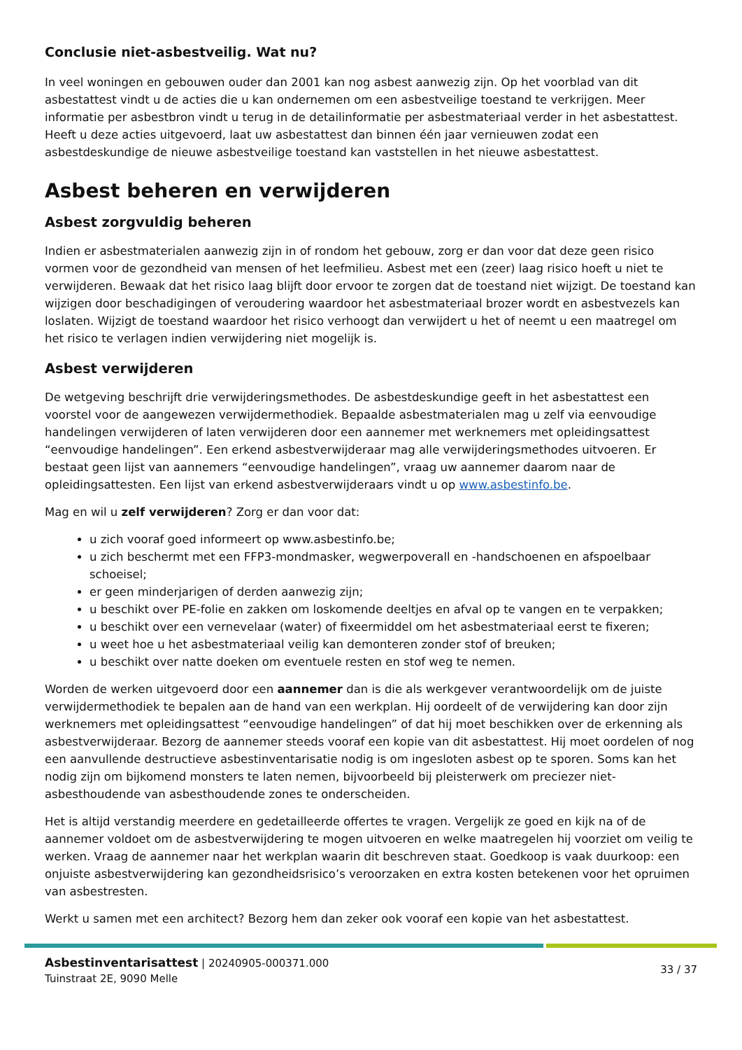Conclusie niet-asbestveilig. Wat nu?
In veel woningen en gebouwen ouder dan 2001 kan nog asbest aanwezig zijn. Op het voorblad van dit asbestattest vindt u de acties die u kan ondernemen om een asbestveilige toestand te verkrijgen. Meer informatie per asbestbron vindt u terug in de detailinformatie per asbestmateriaal verder in het asbestattest. Heeft u deze acties uitgevoerd, laat uw asbestattest dan binnen één jaar vernieuwen zodat een asbestdeskundige de nieuwe asbestveilige toestand kan vaststellen in het nieuwe asbestattest.
Asbest beheren en verwijderen
Asbest zorgvuldig beheren
Indien er asbestmaterialen aanwezig zijn in of rondom het gebouw, zorg er dan voor dat deze geen risico vormen voor de gezondheid van mensen of het leefmilieu. Asbest met een (zeer) laag risico hoeft u niet te verwijderen. Bewaak dat het risico laag blijft door ervoor te zorgen dat de toestand niet wijzigt. De toestand kan wijzigen door beschadigingen of veroudering waardoor het asbestmateriaal brozer wordt en asbestvezels kan loslaten. Wijzigt de toestand waardoor het risico verhoogt dan verwijdert u het of neemt u een maatregel om het risico te verlagen indien verwijdering niet mogelijk is.
Asbest verwijderen
De wetgeving beschrijft drie verwijderingsmethodes. De asbestdeskundige geeft in het asbestattest een voorstel voor de aangewezen verwijdermethodiek. Bepaalde asbestmaterialen mag u zelf via eenvoudige handelingen verwijderen of laten verwijderen door een aannemer met werknemers met opleidingsattest “eenvoudige handelingen”. Een erkend asbestverwijderaar mag alle verwijderingsmethodes uitvoeren. Er bestaat geen lijst van aannemers “eenvoudige handelingen”, vraag uw aannemer daarom naar de opleidingsattesten. Een lijst van erkend asbestverwijderaars vindt u op www.asbestinfo.be.
Mag en wil u zelf verwijderen? Zorg er dan voor dat:
u zich vooraf goed informeert op www.asbestinfo.be;
u zich beschermt met een FFP3-mondmasker, wegwerpoverall en -handschoenen en afspoelbaar schoeisel;
er geen minderjarigen of derden aanwezig zijn;
u beschikt over PE-folie en zakken om loskomende deeltjes en afval op te vangen en te verpakken;
u beschikt over een vernevelaar (water) of fixeermiddel om het asbestmateriaal eerst te fixeren;
u weet hoe u het asbestmateriaal veilig kan demonteren zonder stof of breuken;
u beschikt over natte doeken om eventuele resten en stof weg te nemen.
Worden de werken uitgevoerd door een aannemer dan is die als werkgever verantwoordelijk om de juiste verwijdermethodiek te bepalen aan de hand van een werkplan. Hij oordeelt of de verwijdering kan door zijn werknemers met opleidingsattest “eenvoudige handelingen” of dat hij moet beschikken over de erkenning als asbestverwijderaar. Bezorg de aannemer steeds vooraf een kopie van dit asbestattest. Hij moet oordelen of nog een aanvullende destructieve asbestinventarisatie nodig is om ingesloten asbest op te sporen. Soms kan het nodig zijn om bijkomend monsters te laten nemen, bijvoorbeeld bij pleisterwerk om preciezer niet-asbesthoudende van asbesthoudende zones te onderscheiden.
Het is altijd verstandig meerdere en gedetailleerde offertes te vragen. Vergelijk ze goed en kijk na of de aannemer voldoet om de asbestverwijdering te mogen uitvoeren en welke maatregelen hij voorziet om veilig te werken. Vraag de aannemer naar het werkplan waarin dit beschreven staat. Goedkoop is vaak duurkoop: een onjuiste asbestverwijdering kan gezondheidsrisico’s veroorzaken en extra kosten betekenen voor het opruimen van asbestresten.
Werkt u samen met een architect? Bezorg hem dan zeker ook vooraf een kopie van het asbestattest.
Asbestinventarisattest | 20240905-000371.000
Tuinstraat 2E, 9090 Melle
33 / 37